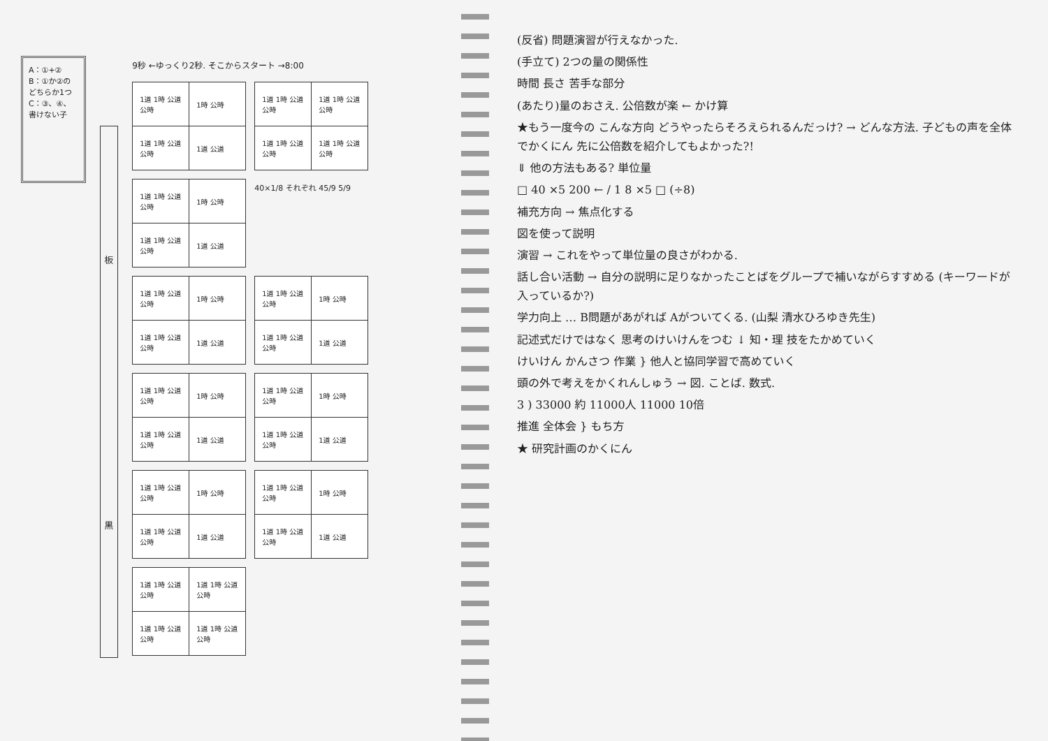A：①+②
B：①か②のどちらか1つ
C：③、④、書けない子
板
黒
9秒 ←ゆっくり2秒. そこからスタート →8:00
| 1道 1時 公道 公時 | 1時 公時 |
| 1道 1時 公道 公時 | 1道 公道 |
| 1道 1時 公道 公時 | 1道 1時 公道 公時 |
| 1道 1時 公道 公時 | 1道 1時 公道 公時 |
| 1道 1時 公道 公時 | 1時 公時 |
| 1道 1時 公道 公時 | 1道 公道 |
40×1/8 それぞれ 45/9 5/9
| 1道 1時 公道 公時 | 1時 公時 |
| 1道 1時 公道 公時 | 1道 公道 |
| 1道 1時 公道 公時 | 1時 公時 |
| 1道 1時 公道 公時 | 1道 公道 |
| 1道 1時 公道 公時 | 1時 公時 |
| 1道 1時 公道 公時 | 1道 公道 |
| 1道 1時 公道 公時 | 1時 公時 |
| 1道 1時 公道 公時 | 1道 公道 |
| 1道 1時 公道 公時 | 1時 公時 |
| 1道 1時 公道 公時 | 1道 公道 |
| 1道 1時 公道 公時 | 1時 公時 |
| 1道 1時 公道 公時 | 1道 公道 |
| 1道 1時 公道 公時 | 1道 1時 公道 公時 |
| 1道 1時 公道 公時 | 1道 1時 公道 公時 |
(反省) 問題演習が行えなかった.
(手立て) 2つの量の関係性
時間 長さ 苦手な部分
(あたり)量のおさえ. 公倍数が楽 ← かけ算
★もう一度今の こんな方向 どうやったらそろえられるんだっけ? → どんな方法. 子どもの声を全体でかくにん 先に公倍数を紹介してもよかった?!
⇓ 他の方法もある? 単位量
□ 40 ×5 200 ← / 1 8 ×5 □ (÷8)
補充方向 → 焦点化する
図を使って説明
演習 → これをやって単位量の良さがわかる.
話し合い活動 → 自分の説明に足りなかったことばをグループで補いながらすすめる (キーワードが入っているか?)
学力向上 … B問題があがれば Aがついてくる. (山梨 清水ひろゆき先生)
記述式だけではなく 思考のけいけんをつむ ↓ 知・理 技をたかめていく
けいけん かんさつ 作業 } 他人と協同学習で高めていく
頭の外で考えをかくれんしゅう → 図. ことば. 数式.
3 ) 33000 約 11000人 11000 10倍
推進 全体会 } もち方
★ 研究計画のかくにん